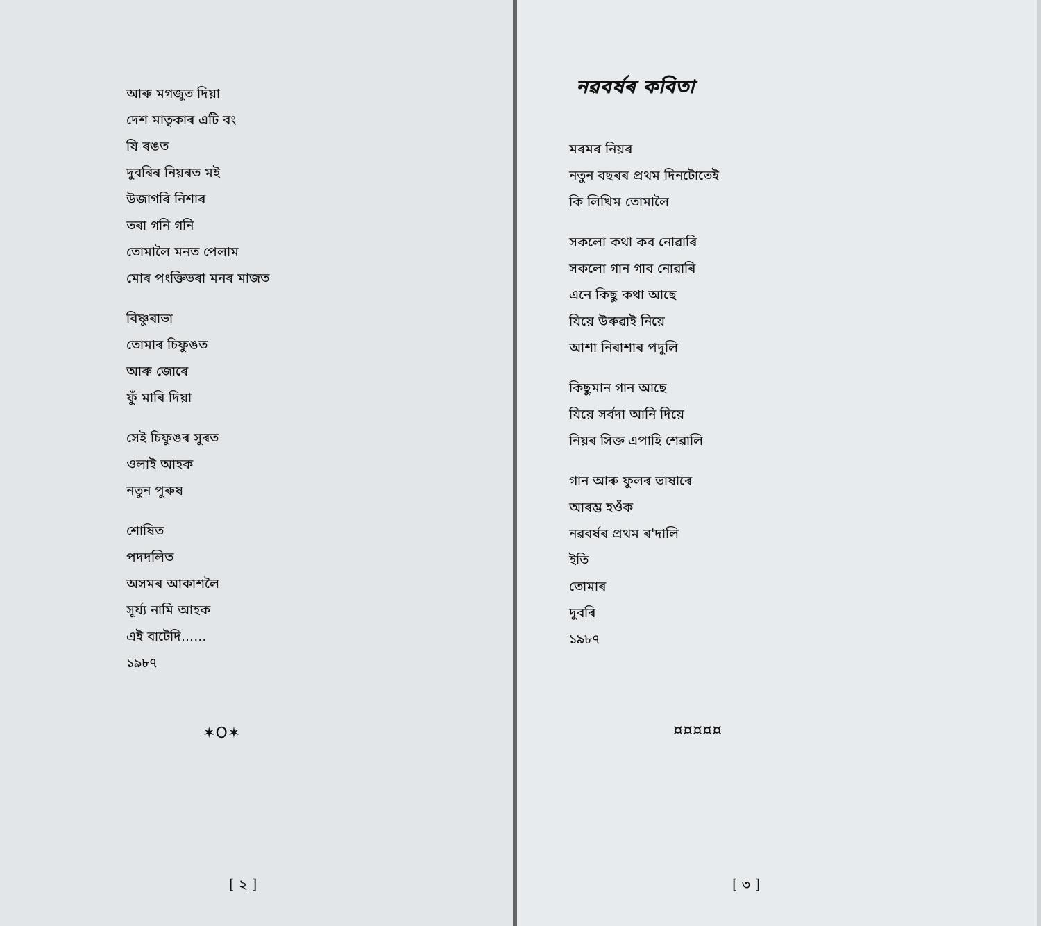আৰু মগজুত দিয়া
দেশ মাতৃকাৰ এটি বং
যি ৰঙত
দুবৰিৰ নিয়ৰত মই
উজাগৰি নিশাৰ
তৰা গনি গনি
তোমালৈ মনত পেলাম
মোৰ পংক্তিভৰা মনৰ মাজত
বিষ্ণুৰাভা
তোমাৰ চিফুঙত
আৰু জোৰে
ফুঁ মাৰি দিয়া
সেই চিফুঙৰ সুৰত
ওলাই আহক
নতুন পুৰুষ
শোষিত
পদদলিত
অসমৰ আকাশলৈ
সূৰ্য্য নামি আহক
এই বাটেদি......
১৯৮৭
✶O✶
[ ২ ]
নৱবৰ্ষৰ কবিতা
মৰমৰ নিয়ৰ
নতুন বছৰৰ প্ৰথম দিনটোতেই
কি লিখিম তোমালৈ
সকলো কথা কব নোৱাৰি
সকলো গান গাব নোৱাৰি
এনে কিছু কথা আছে
যিয়ে উৰুৱাই নিয়ে
আশা নিৰাশাৰ পদুলি
কিছুমান গান আছে
যিয়ে সৰ্বদা আনি দিয়ে
নিয়ৰ সিক্ত এপাহি শেৱালি
গান আৰু ফুলৰ ভাষাৰে
আৰম্ভ হওঁক
নৱবৰ্ষৰ প্ৰথম ৰ'দালি
ইতি
তোমাৰ
দুবৰি
১৯৮৭
¤¤¤¤¤
[ ৩ ]